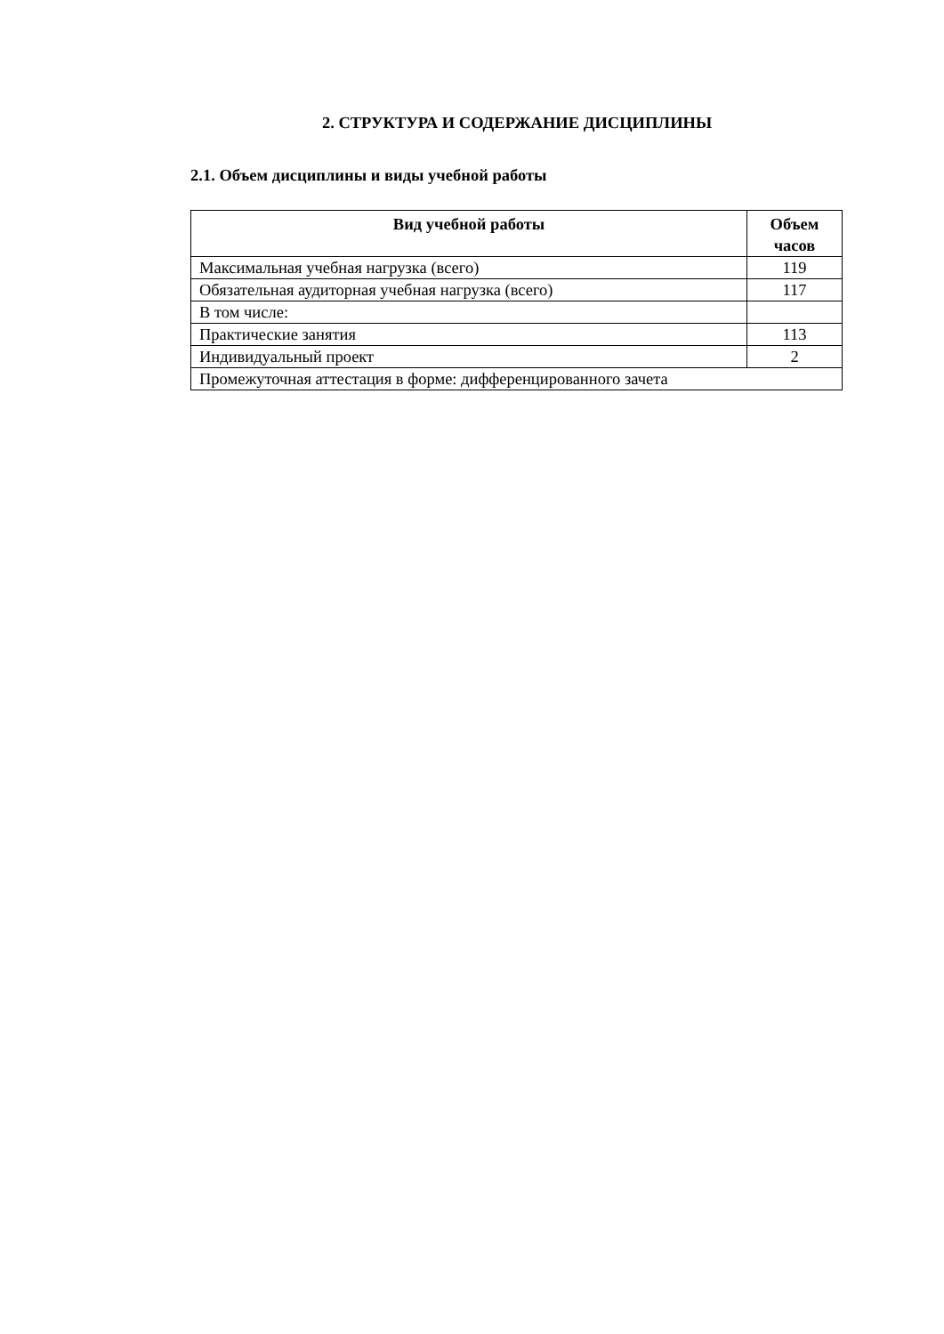2. СТРУКТУРА И СОДЕРЖАНИЕ ДИСЦИПЛИНЫ
2.1. Объем дисциплины и виды учебной работы
| Вид учебной работы | Объем часов |
| --- | --- |
| Максимальная учебная нагрузка (всего) | 119 |
| Обязательная аудиторная учебная нагрузка (всего) | 117 |
| В том числе: | |
| Практические занятия | 113 |
| Индивидуальный проект | 2 |
| Промежуточная аттестация в форме: дифференцированного зачета | |